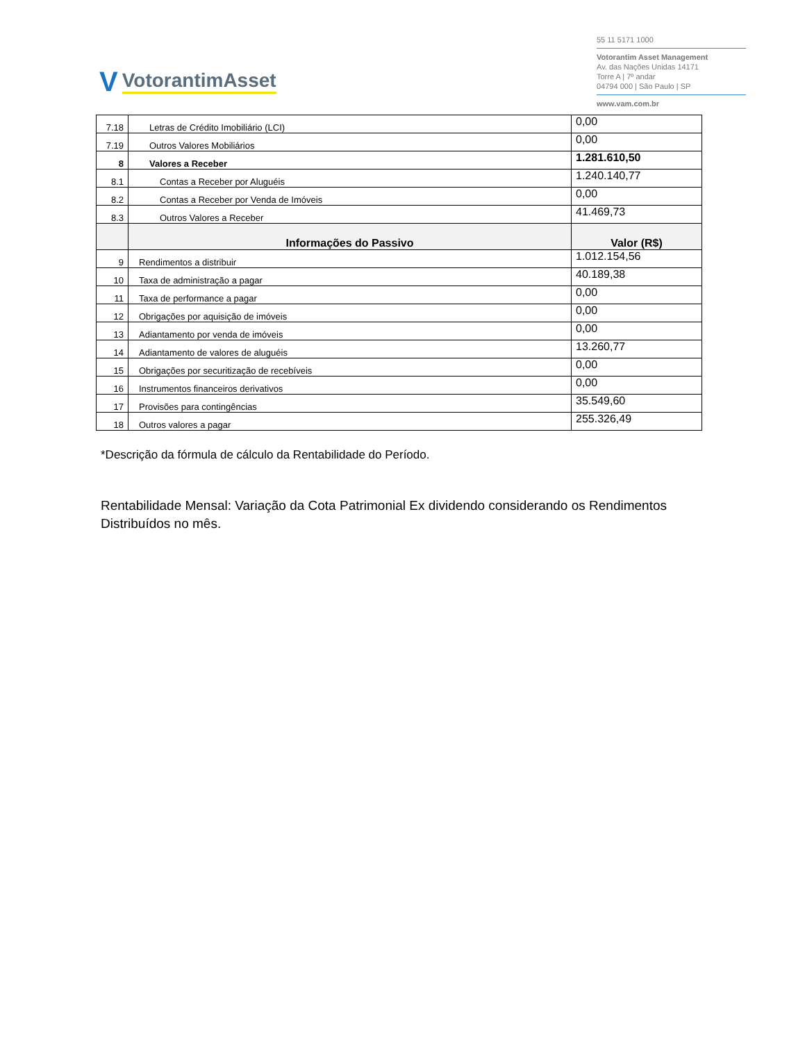V VotorantimAsset
55 11 5171 1000
Votorantim Asset Management
Av. das Nações Unidas 14171
Torre A | 7º andar
04794 000 | São Paulo | SP
www.vam.com.br
| 7.18 | Letras de Crédito Imobiliário (LCI) | 0,00 |
| 7.19 | Outros Valores Mobiliários | 0,00 |
| 8 | Valores a Receber | 1.281.610,50 |
| 8.1 | Contas a Receber por Aluguéis | 1.240.140,77 |
| 8.2 | Contas a Receber por Venda de Imóveis | 0,00 |
| 8.3 | Outros Valores a Receber | 41.469,73 |
| | Informações do Passivo | Valor (R$) |
| 9 | Rendimentos a distribuir | 1.012.154,56 |
| 10 | Taxa de administração a pagar | 40.189,38 |
| 11 | Taxa de performance a pagar | 0,00 |
| 12 | Obrigações por aquisição de imóveis | 0,00 |
| 13 | Adiantamento por venda de imóveis | 0,00 |
| 14 | Adiantamento de valores de aluguéis | 13.260,77 |
| 15 | Obrigações por securitização de recebíveis | 0,00 |
| 16 | Instrumentos financeiros derivativos | 0,00 |
| 17 | Provisões para contingências | 35.549,60 |
| 18 | Outros valores a pagar | 255.326,49 |
*Descrição da fórmula de cálculo da Rentabilidade do Período.
Rentabilidade Mensal: Variação da Cota Patrimonial Ex dividendo considerando os Rendimentos Distribuídos no mês.